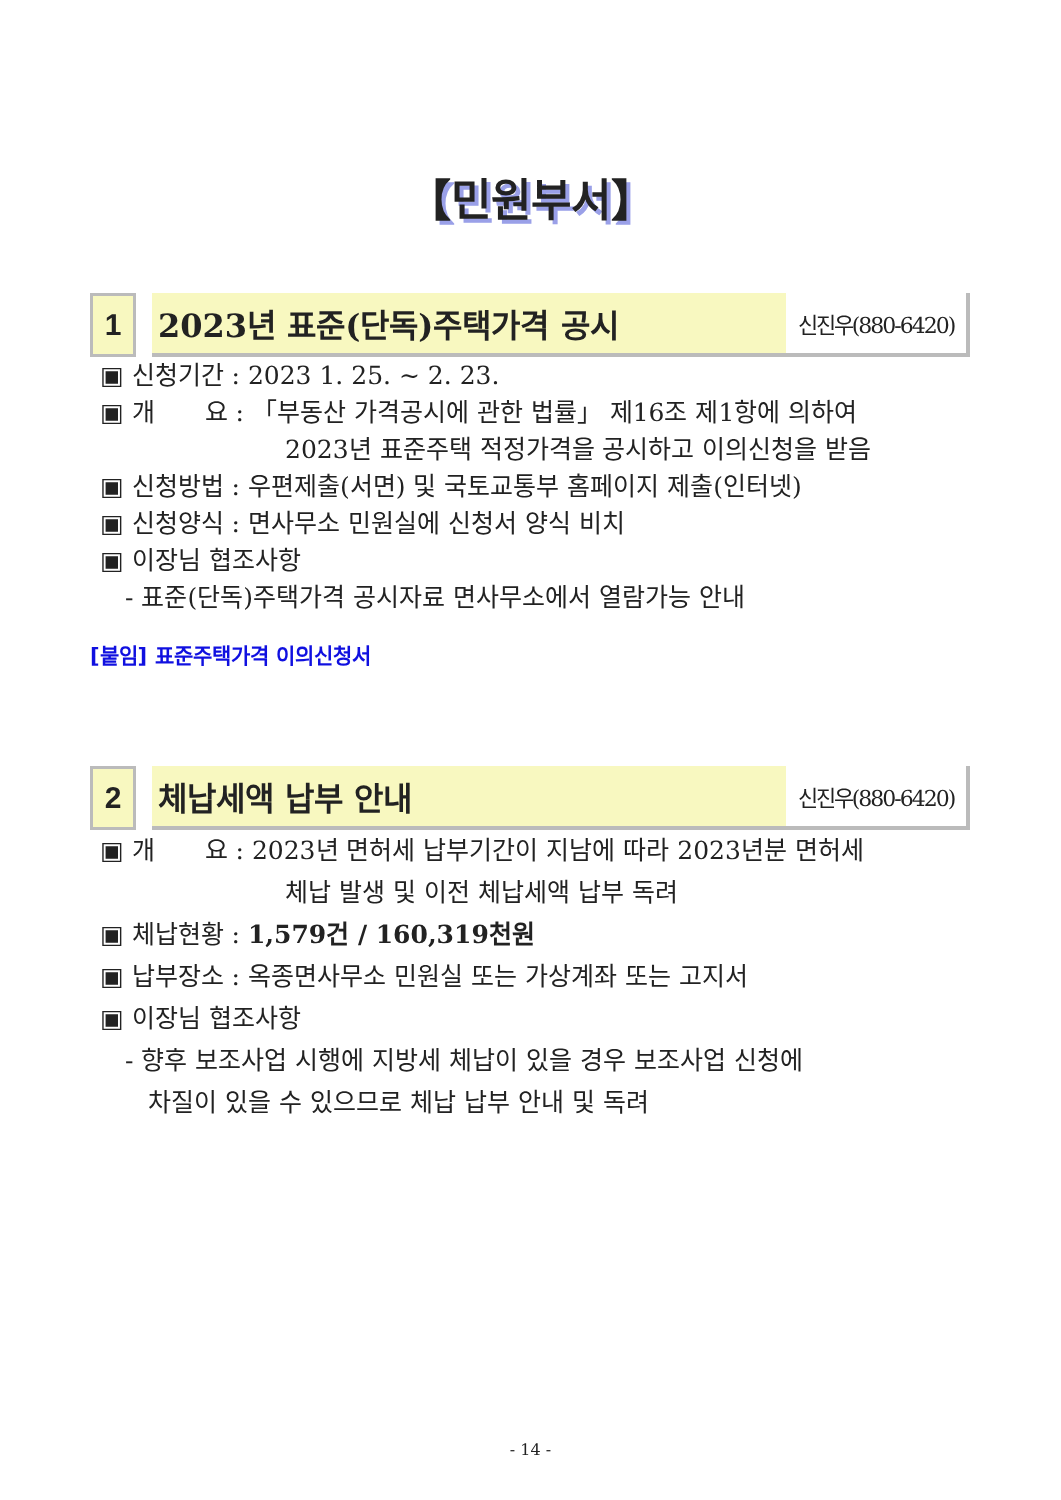【민원부서】
1 2023년 표준(단독)주택가격 공시
신진우(880-6420)
▣ 신청기간 : 2023 1. 25. ~ 2. 23.
▣ 개　　요 : 「부동산 가격공시에 관한 법률」 제16조 제1항에 의하여
2023년 표준주택 적정가격을 공시하고 이의신청을 받음
▣ 신청방법 : 우편제출(서면) 및 국토교통부 홈페이지 제출(인터넷)
▣ 신청양식 : 면사무소 민원실에 신청서 양식 비치
▣ 이장님 협조사항
- 표준(단독)주택가격 공시자료 면사무소에서 열람가능 안내
[붙임] 표준주택가격 이의신청서
2 체납세액 납부 안내
신진우(880-6420)
▣ 개　　요 : 2023년 면허세 납부기간이 지남에 따라 2023년분 면허세
체납 발생 및 이전 체납세액 납부 독려
▣ 체납현황 : 1,579건 / 160,319천원
▣ 납부장소 : 옥종면사무소 민원실 또는 가상계좌 또는 고지서
▣ 이장님 협조사항
- 향후 보조사업 시행에 지방세 체납이 있을 경우 보조사업 신청에
차질이 있을 수 있으므로 체납 납부 안내 및 독려
- 14 -